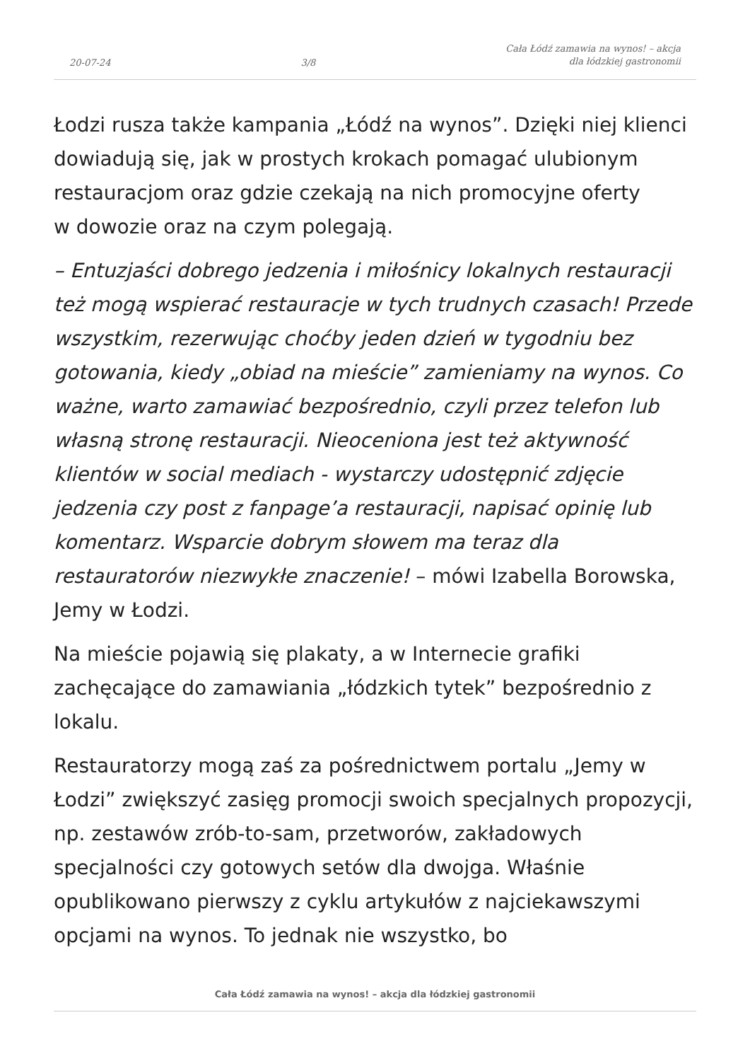20-07-24 3/8 Cała Łódź zamawia na wynos! – akcja
dla łódzkiej gastronomii
Łodzi rusza także kampania „Łódź na wynos”. Dzięki niej klienci dowiadują się, jak w prostych krokach pomagać ulubionym restauracjom oraz gdzie czekają na nich promocyjne oferty
w dowozie oraz na czym polegają.
– Entuzjaści dobrego jedzenia i miłośnicy lokalnych restauracji też mogą wspierać restauracje w tych trudnych czasach! Przede wszystkim, rezerwując choćby jeden dzień w tygodniu bez gotowania, kiedy „obiad na mieście” zamieniamy na wynos. Co ważne, warto zamawiać bezpośrednio, czyli przez telefon lub własną stronę restauracji. Nieoceniona jest też aktywność klientów w social mediach - wystarczy udostępnić zdjęcie jedzenia czy post z fanpage’a restauracji, napisać opinię lub komentarz. Wsparcie dobrym słowem ma teraz dla restauratorów niezwykłe znaczenie! – mówi Izabella Borowska, Jemy w Łodzi.
Na mieście pojawią się plakaty, a w Internecie grafiki zachęcające do zamawiania „łódzkich tytek” bezpośrednio z lokalu.
Restauratorzy mogą zaś za pośrednictwem portalu „Jemy w Łodzi” zwiększyć zasięg promocji swoich specjalnych propozycji, np. zestawów zrób-to-sam, przetworów, zakładowych specjalności czy gotowych setów dla dwojga. Właśnie opublikowano pierwszy z cyklu artykułów z najciekawszymi opcjami na wynos. To jednak nie wszystko, bo
Cała Łódź zamawia na wynos! – akcja dla łódzkiej gastronomii